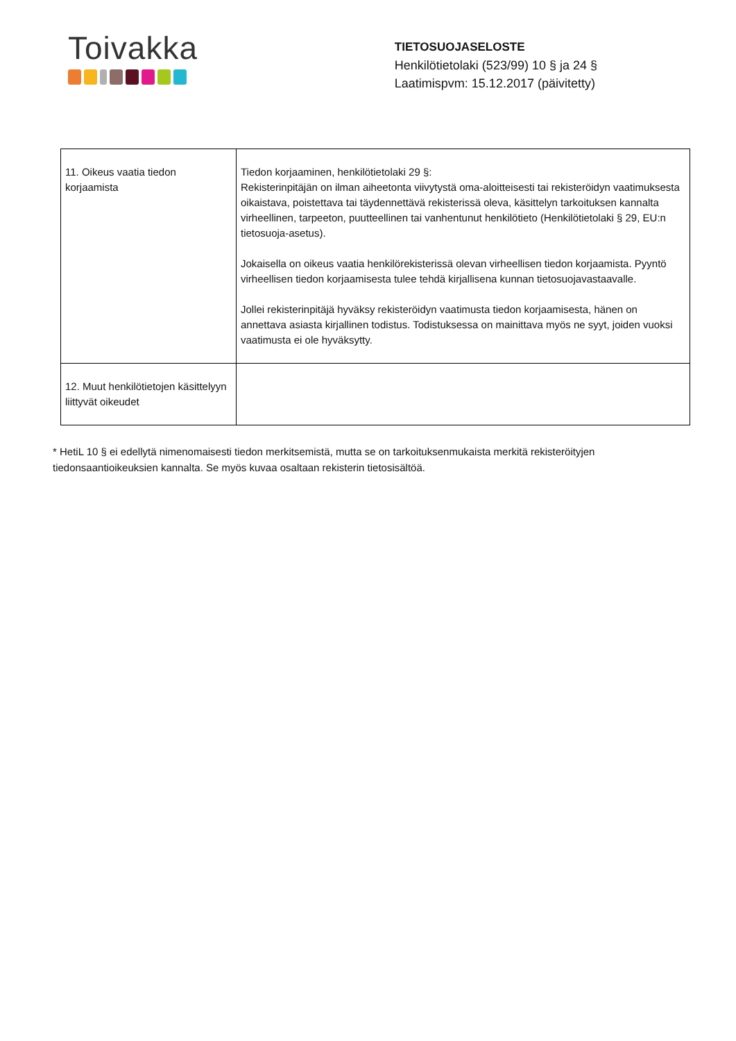Toivakka
TIETOSUOJASELOSTE
Henkilötietolaki (523/99) 10 § ja 24 §
Laatimispvm: 15.12.2017 (päivitetty)
| 11. Oikeus vaatia tiedon korjaamista | Tiedon korjaaminen, henkilötietolaki 29 §: Rekisterinpitäjän on ilman aiheetonta viivytystä oma-aloitteisesti tai rekisteröidyn vaatimuksesta oikaistava, poistettava tai täydennettävä rekisterissä oleva, käsittelyn tarkoituksen kannalta virheellinen, tarpeeton, puutteellinen tai vanhentunut henkilötieto (Henkilötietolaki § 29, EU:n tietosuoja-asetus). Jokaisella on oikeus vaatia henkilörekisterissä olevan virheellisen tiedon korjaamista. Pyyntö virheellisen tiedon korjaamisesta tulee tehdä kirjallisena kunnan tietosuojavastaavalle. Jollei rekisterinpitäjä hyväksy rekisteröidyn vaatimusta tiedon korjaamisesta, hänen on annettava asiasta kirjallinen todistus. Todistuksessa on mainittava myös ne syyt, joiden vuoksi vaatimusta ei ole hyväksytty. |
| 12. Muut henkilötietojen käsittelyyn liittyvät oikeudet | |
* HetiL 10 § ei edellytä nimenomaisesti tiedon merkitsemistä, mutta se on tarkoituksenmukaista merkitä rekisteröityjen tiedonsaantioikeuksien kannalta. Se myös kuvaa osaltaan rekisterin tietosisältöä.